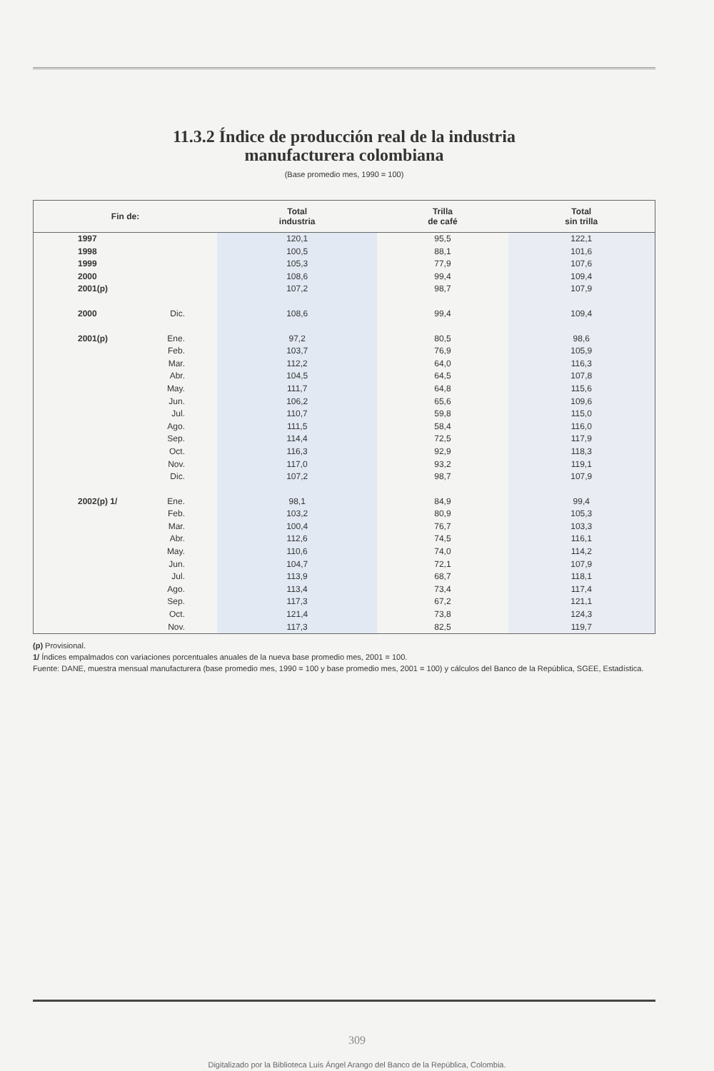11.3.2 Índice de producción real de la industria
manufacturera colombiana
(Base promedio mes, 1990 = 100)
| Fin de: | | Total industria | Trilla de café | Total sin trilla |
| --- | --- | --- | --- | --- |
| 1997 | | 120,1 | 95,5 | 122,1 |
| 1998 | | 100,5 | 88,1 | 101,6 |
| 1999 | | 105,3 | 77,9 | 107,6 |
| 2000 | | 108,6 | 99,4 | 109,4 |
| 2001(p) | | 107,2 | 98,7 | 107,9 |
| 2000 | Dic. | 108,6 | 99,4 | 109,4 |
| 2001(p) | Ene. | 97,2 | 80,5 | 98,6 |
| | Feb. | 103,7 | 76,9 | 105,9 |
| | Mar. | 112,2 | 64,0 | 116,3 |
| | Abr. | 104,5 | 64,5 | 107,8 |
| | May. | 111,7 | 64,8 | 115,6 |
| | Jun. | 106,2 | 65,6 | 109,6 |
| | Jul. | 110,7 | 59,8 | 115,0 |
| | Ago. | 111,5 | 58,4 | 116,0 |
| | Sep. | 114,4 | 72,5 | 117,9 |
| | Oct. | 116,3 | 92,9 | 118,3 |
| | Nov. | 117,0 | 93,2 | 119,1 |
| | Dic. | 107,2 | 98,7 | 107,9 |
| 2002(p) 1/ | Ene. | 98,1 | 84,9 | 99,4 |
| | Feb. | 103,2 | 80,9 | 105,3 |
| | Mar. | 100,4 | 76,7 | 103,3 |
| | Abr. | 112,6 | 74,5 | 116,1 |
| | May. | 110,6 | 74,0 | 114,2 |
| | Jun. | 104,7 | 72,1 | 107,9 |
| | Jul. | 113,9 | 68,7 | 118,1 |
| | Ago. | 113,4 | 73,4 | 117,4 |
| | Sep. | 117,3 | 67,2 | 121,1 |
| | Oct. | 121,4 | 73,8 | 124,3 |
| | Nov. | 117,3 | 82,5 | 119,7 |
(p) Provisional.
1/ Índices empalmados con variaciones porcentuales anuales de la nueva base promedio mes, 2001 = 100.
Fuente: DANE, muestra mensual manufacturera (base promedio mes, 1990 = 100 y base promedio mes, 2001 = 100) y cálculos del Banco de la República, SGEE, Estadística.
309
Digitalizado por la Biblioteca Luis Ángel Arango del Banco de la República, Colombia.